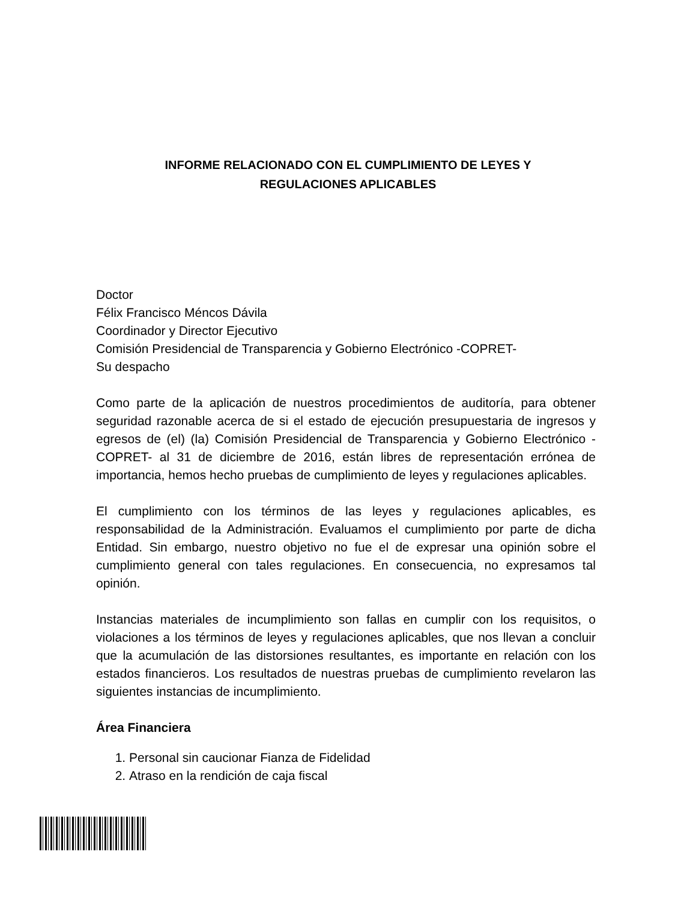INFORME RELACIONADO CON EL CUMPLIMIENTO DE LEYES Y
REGULACIONES APLICABLES
Doctor
Félix Francisco Méncos Dávila
Coordinador y Director Ejecutivo
Comisión Presidencial de Transparencia y Gobierno Electrónico -COPRET-
Su despacho
Como parte de la aplicación de nuestros procedimientos de auditoría, para obtener seguridad razonable acerca de si el estado de ejecución presupuestaria de ingresos y egresos de (el) (la) Comisión Presidencial de Transparencia y Gobierno Electrónico -COPRET- al 31 de diciembre de 2016, están libres de representación errónea de importancia, hemos hecho pruebas de cumplimiento de leyes y regulaciones aplicables.
El cumplimiento con los términos de las leyes y regulaciones aplicables, es responsabilidad de la Administración. Evaluamos el cumplimiento por parte de dicha Entidad. Sin embargo, nuestro objetivo no fue el de expresar una opinión sobre el cumplimiento general con tales regulaciones. En consecuencia, no expresamos tal opinión.
Instancias materiales de incumplimiento son fallas en cumplir con los requisitos, o violaciones a los términos de leyes y regulaciones aplicables, que nos llevan a concluir que la acumulación de las distorsiones resultantes, es importante en relación con los estados financieros. Los resultados de nuestras pruebas de cumplimiento revelaron las siguientes instancias de incumplimiento.
Área Financiera
1. Personal sin caucionar Fianza de Fidelidad
2. Atraso en la rendición de caja fiscal